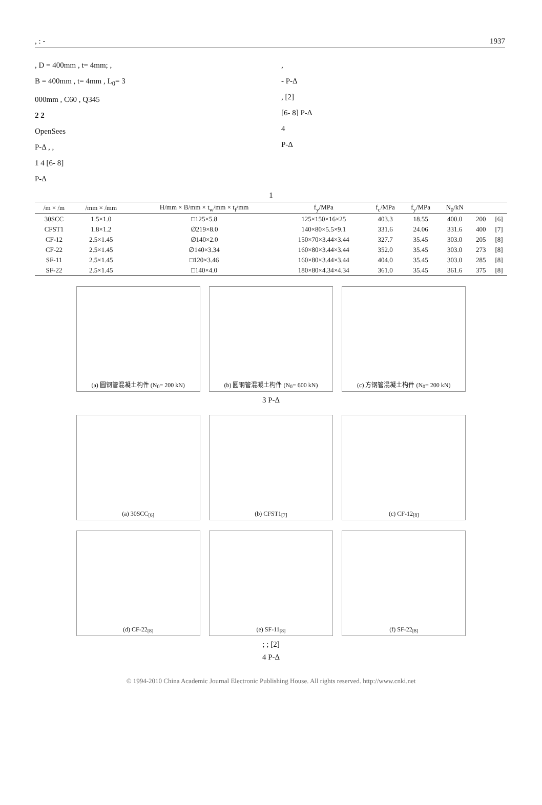, : - 1937
, D = 400mm , t= 4mm; ,
B = 400mm , t= 4mm , L<sub>0</sub>= 3
000mm , C60 , Q345
2 2
OpenSees
P-Δ , ,
1 4 [6- 8]
P-Δ
,
- P-Δ
, [2]
[6- 8] P-Δ
4
P-Δ
1
| /m × /m | /mm × /mm | H/mm × B/mm × t<sub>w</sub>/mm × t<sub>f</sub>/mm | f<sub>y</sub>/MPa | f<sub>c</sub>/MPa | f<sub>y</sub>/MPa | N<sub>0</sub>/kN | | |
| --- | --- | --- | --- | --- | --- | --- | --- | --- |
| 30SCC | 1.5×1.0 | □125×5.8 | 125×150×16×25 | 403.3 | 18.55 | 400.0 | 200 | [6] |
| CFST1 | 1.8×1.2 | ∅219×8.0 | 140×80×5.5×9.1 | 331.6 | 24.06 | 331.6 | 400 | [7] |
| CF-12 | 2.5×1.45 | ∅140×2.0 | 150×70×3.44×3.44 | 327.7 | 35.45 | 303.0 | 205 | [8] |
| CF-22 | 2.5×1.45 | ∅140×3.34 | 160×80×3.44×3.44 | 352.0 | 35.45 | 303.0 | 273 | [8] |
| SF-11 | 2.5×1.45 | □120×3.46 | 160×80×3.44×3.44 | 404.0 | 35.45 | 303.0 | 285 | [8] |
| SF-22 | 2.5×1.45 | □140×4.0 | 180×80×4.34×4.34 | 361.0 | 35.45 | 361.6 | 375 | [8] |
(a) 圆钢管混凝土构件 (N<sub>0</sub> = 200 kN) (b) 圆钢管混凝土构件 (N<sub>0</sub> = 600 kN) (c) 方钢管混凝土构件 (N<sub>0</sub> = 200 kN)
3 P-Δ
(a) 30SCC<sup>[6]</sup> (b) CFST1<sup>[7]</sup> (c) CF-12<sup>[8]</sup>
(d) CF-22<sup>[8]</sup> (e) SF-11<sup>[8]</sup> (f) SF-22<sup>[8]</sup>
; ; [2]
4 P-Δ
© 1994-2010 China Academic Journal Electronic Publishing House. All rights reserved. http://www.cnki.net